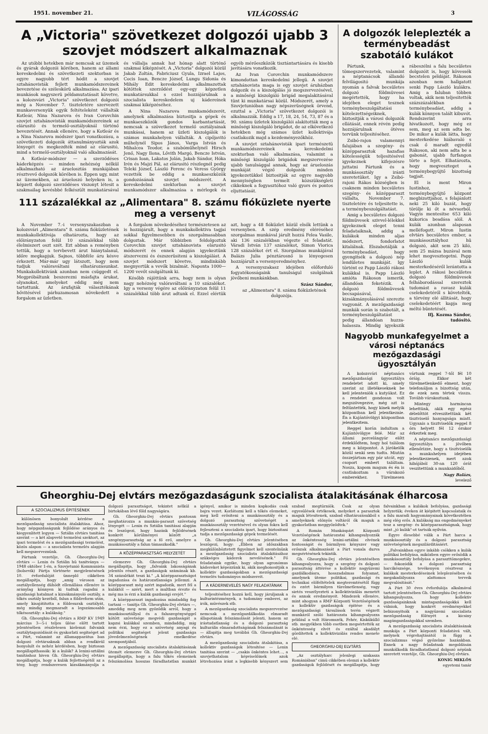1951. november 21. VILÁGOSSÁG 3
A „Victoria" szövetkezet dolgozói ujabb 3 szovjet módszert alkalmaznak
Az utóbbi hetekben már nemcsak az üzemek és gyárak dolgozói körében, hanem az állami kereskedelmi és szövetkezeti szektorban is egyre nagyobb tért hódit a szovjet sztahánovisták fejlett munkamódszereinek bevezetése és széleskörü alkalmazása. Az ipari munkások nagyszerü példamutatásait követve, a kolozsvári „Victoria" szövetkezet dolgozói még a November 7. tiszteletére szervezett munkaversenyük egyik feltételeként vállalták Kotleár, Nina Nazarova és Ivan Corovchin szovjet sztahánovisták munkamódszereinek az elárusitó és termelő-osztályoknál történő bevezetését. Annak ellenére, hogy a Kotleár és a Nina Nazarova módszer ipari vonatkozásu, a szövetkezeti dolgozók áttanulmányozták azok lényegét és megkezdték mind az elárusitó, mind a termelő-osztályoknál való alkalmazását.
A Kotleár-módszer — a szerződéses káderképzés — minden nehézség nélkül alkalmazható az áruelosztás munkájában résztvevő dolgozók körében is. Éppen ugy, mint az üzemekben, az árueloszó helyeken is, a képzett dolgozó szerződéses viszonyt létesit a szakmailag kevésbbé felkészült munkatársával és vállalja annak hat hónap alatt történő szakmai kiképzését. A „Victoria" dolgozói közül Jakab Zoltán, Fabriciusz Gyula, Izrael Lajos, Cocis Ioan, Bencze József, Lungu Sidonia és Mihály Edit kereskedelmi alkalmazottak kötöttek szerződést egy-egy képzetlen munkatársukkal s ezzel hozzájárulnak a szocialista kereskedelem uj kádereinek szakmai kiképzéséhez.
A Nina Nazarova munkamódszerét, amelynek alkalmazása biztositja a gépek és munkaeszközök gondos karbantartását, nemcsak a szövetkezet termelő osztályainak munkásai, hanem az üzleti kiszolgálók is számos munkahelyen vállalták. A cipőjavitó műhelynél Sipos János, Varga István és Mihalcea Teodor, a szabóműhelynél Hirsch Jenő, Nagy Ilona, Lővith Margó, Bencze István, Crisan Ioan, Lakatos Jolán, Jakab Sándor, Hóka Irén és Majzi Pál, az elárusitó részlegnél pedig Teleki József, László Ferenc és Veress György vezették be eddig a munkaeszközök gondozásának szovjet módszerét. A kereskedelmi szektorban a szovjet munkamódszer alkalmazása a mérlegek és egyéb mérőeszközök tisztántartására és kisebb javitására vonatkozik.
Az Ivan Corovchin munkamódszere kimondottan kereskedelmi jellegü. A szovjet sztahánovista maga is egy szovjet áruházban dolgozik és a kiszolgálás jó megszervezésével, a minőségi kiszolgáló brigád megalakitásával tünt ki munkatársai közül. Módszerét, amely a Szovjetunióban nagy népszerüségnek örvend, ezuttal a „Victoria" szövetkezet dolgozói is alkalmazzák. Eddig a 17, 18, 24, 54, 73, 87 és a 90. számu üzletek kiszolgálói alakitották meg a minőségi kiszolgáló brigádot, de az elkövetkező hetekben még számos üzlet kollektivája csatlakozik majd a kezdeményezőkhöz.
A szovjet sztahánovisták ipari természetü munkamódszereinek a kereskedelmi szektorban való alkalmazása, valamint a minőségi kiszolgáló brigádok megszervezése ujabb tanulsággal annak, hogy az árueloszás munkáját végző dolgozók minden igyekezetükkel biztositják az egyre nagyobb mennyiségben termelt közszükségleti cikkeknek a fogyasztóhoz való gyors és pontos eljuttatását.
111 százalékkal az „Alimentara" 8. számu fióküzlete nyerte meg a versenyt
A November 7.-i versenyszakaszban a kolozsvári „Alimentara" 8. számu fióküzletének munkakollektivája elhatározta, hogy az előirányzaton felül 10 százalékkal több élelmiszert oszt szét. Ezt abban a reményben tettük, hogy a tervbevett árut hiánytalanul, időre megkapjuk. Sajnos, többféle áru késve érkezett. Már-már ugy látszott, hogy nem tudjuk valóraváltani elhatározásunkat. Munkakollektivánk azonban nem csüggedt el. Megpróbáltunk beszerezni másfajta árukat, olyanokat, amelyeket eddig még nem tartottunk. Az árufajták választékának bővitésével párhuzamosan növekedett a forgalom az üzletben.
A forgalom növekedéséhez természetesen az is hozzájárult, hogy a munkakollektiva tagjai sokkal figyelmesebben és szorgalmasabban dolgoztak. Már többizben feldolgoztuk Corovchin szovjet sztahánovista elárusitó módszerét és ennek alapján igyekeztünk átszervezni és észszerüsiteni a kiszolgálást. A szovjet módszert követve, mindinkább megnyertük a vevők bizalmát. Naponta 1000—1200 vevőt szolgáltunk ki.
Később rájöttünk arra, hogy nem is olyan nagy nehézség valóraváltani a 10 százalékot. Igy a verseny végére az előirányzaton felül 11 százalékkal több árut adtunk el. Ezzel elértük azt, hogy a 48 fióküzlet közül elsők lettünk a versenyben. A szép eredmény eléréséhez szorgalmas munkával járult hozzá Felea Vasile, aki 136 százalékban végezte el feladatát. Váradi István 137 százalékot, Simon Viorica 128 százalékot ért el. Szorgalmas munkájával Balázs Julia pénztárosnő is lényegesen hozzájárult a versenyeredményhez.
A versenyszakasz idejében előforduló fogyatékosságaink tanulságul szolgálnak jövőbeni munkánkban.
Szász Sándor,
az „Alimentara" 8. számu fióküzletének dolgozója.
A dolgozók leleplezték a terménybeadást szabotáló kulákot
Pártunk, a tömegszervezetek, valamint a néptanácsok állandó felvilágositó munkája nyomán a falvak becsületes dolgozó földmüvesei megértették, hogy ha idejében eleget tesznek terménybeszolgáltatási kötelezettségeiknek, biztositják a városi dolgozók ellátását, ennek révén pedig hozzájárulnak ötéves tervünk teljesitéséhez.
Zsibó-rajon valamennyi falujában a szegény- és középparasztok hazafias kötelességük teljesitésével igyekeznek kifejezésre juttatni Pártunk és a munkásosztály iránti szeretetüket. Igy a Zsibó-rajoni Rákos községben is csaknem minden becsületes szegény- és középparaszt vállalta, November 7. tiszteletére és teljesitette is, a terménybeszolgáltatást.
Amig a becsületes dolgozó földmüvesek szivvel-lélekkel igyekeznek eleget tenni feladataiknak, addig a kulákok minden aljas módszert, fondorlatot kitalálnak. Elszabotálják a terménybeadást, hogy gyengitsék a dolgozó nép lendületes munkáját. Igy történt ez Papp László rákosi kulákkal is. Papp László amióta Rákoson ismerik, állandóan feketézik. A dolgozó földmüvesek becsapásával, kizsákmányolásával szerezte vagyonát. A mezőgazdasági munkák során is szabotált, a terménybeszolgáltatást pedig állandóan huzza-halassza. Mindig igyekszik rábeszélni a falu becsületes dolgozóit is, hogy kövessék becstelen példáját. Rákoson azonban nem hallgatott senki Papp László kulákra. Amig a faluban többen voltak, akik nem teljesitették százszázalékban a terménybeadást, addig a kulák könnyen talált kibuvót. Rendszerint arra hivatkozott, hogy még ez sem, meg az sem adta be. De mikor a kulák látta, hogy mesterkedése hiábavaló s csak ő maradt egyedül Rákoson, aki nem adta be a gabonát, ujabb furfangon törte a fejét. Elhatározta, hogy megveszteget a terménybegyüjtő bizottság tagjait.
El is ment Miron Iustinhoz, a terménybegyüjtő központ megbizottjához, s felajánlott neki 25 kiló buzát, hogy törölje ki őt a névsorból. Vagyis mentesitse 653 kiló kukorica beadása alól. A kulák azonban alaposan melléfogott. Miron Iustin elvtárs becsületes ember, a munkásosztályhoz hü dolgozó, akit sem 25 kiló, sem 25 mázsa buzával nem lehet megvesztegetni. Papp László kulák mesterkedéséről lerántotta a leplet. A rákosi becsületes dolgozó földmüvesek felháborodással szereztek tudomást a ravasz kulák cselekedetéről s követelték, a törvény elé állitását, hogy cselekedetéért kapja meg méltó büntetését.
Ifj. Kozma Sándor, tudósitó.
Nagyobb munkafegyelmet a városi néptanács mezőgazdasági ügyosztályán
A kolozsvári néptanács mezőgazdasági ügyosztálya rendeletet adott ki, amely szerint az illetékeseknek be kell jelenteniök a kutyákat. Ez a rendelet gondosan volt megszövegezve, még azt is feltüntették, hogy kinek melyik központban kell jelentkeznie. Én a Kajántóvölgyi központban jelentkeztem.
Reggel korán indultam a Kajántóvölgye felé. Már az állami porcelángyár előtt érdeklődtem, hogy hol találom meg a központot. A járókelők közül senki sem tudta. Miután összejártam egy pár utcát, egy csoport embert találtam. Nosza, kapom magam és én is csatlakoztam a várakozó emberekhez. Türelmesen vártunk reggel 7-től fél 10 óráig. Ekkor két türelmetlenkedő elment, hogy telefonáljon a bizottság után, de ezek nem tértek vissza. Tovább várakoztunk.
Mintegy harmincan lehettünk, akik egy egész délelőttöt elveszitettünk két tisztviselő hanyagsága miatt. Ugyanis a tisztviselők reggel 8 óra helyett fél 12 órakor érkeztek meg.
A néptanács mezőgazdasági ügyosztálya a jövőben ellenőrizze, hogy a tisztviselők a munkahelyen idejében jelentkezzenek, mert azok hibájából 30-an 120 órát veszitettünk a munkaidőből.
Nagy Balázs,
levelező
Gheorghiu-Dej elvtárs mezőgazdaságunk szocialista átalakitásának élharcosa
A SZOCIALIZMUS ÉPITÉSÉNEK
különösen bonyolult kérdése a mezőgazdaság szocialista átalakitása. Ahoz, hogy népgazdaságunk fejlődése arányos és kiegyenlitett legyen — Sztálin elvtárs tanitása szerint — a két alapvető termelési szektort, az ipari termelést és a mezőgazdasági termelést, közös alapon — a szocialista termelés alapján kell megszerveznünk.
Pártunk vezetője, Gh. Gheorghiu-Dej elvtárs — Lenin és Sztálin hü tanitványa — 1948 október 1-én, a Szovjetunió Kommunista (bolsevik) Pártja története megjelenésének 10. évfordulóját ünneplő cikkében megállapitja, hogy „amig városon az osztályellenség dühödt ellenállása ellenére is aránylag könnyen ki tudtuk ragadni a gazdasági hatalmat a kizsákmányoló osztály, a tőkés osztály kezéből, falun a földreform után, amely kisajátitotta a földesurak osztályát, még mindig megmaradt a legszámosabb tőkésosztály: a kulákság."
Gh. Gheorghiu-Dej elvtárs a RMP KV 1949 március 3—5-i teljes ülése előtt tartott jelentésében részletesen kielemzi falvaink osztálytagozódását és gyakorlati segitséget ad a Párt, valamint az államapparátus ban dolgozó elvtársaknak abban a rendkivül bonyolult és nehéz kérdésben, hogy biztosan megállapithassák: ki a kulák? A lenini-sztálini tanitáshoz hiven Gh. Gheorghiu-Dej elvtárs megállapitja, hogy a kulák fejlettségétől az a tény, hogy rendszeresen kizsákmányolja a dolgozó parasztságot, tekintet nélkül a birtokában lévő föld nagyságára.
Gh. Gheorghiu-Dej elvtárs pontosan meghatározza a munkás-paraszt szövetség lényegét — Lenin és Sztálin tanitásai alapján és leszögezi, hogy hazánk fejlődésének konkrét körülményei között „a szegényparasztság az a fő erő, amelyre a munkásosztály a falun támaszkodik."
A KÖZÉPPARASZTSÁG HELYZETÉT
elemezve Gh. Gheorghiu-Dej elvtárs megállapitja, hogy „falvaink lakosságának jelentős részét, a gazdaságok számának kb. 34 százalékát teszi ki." „A középparasztságot ingadozása és határozatlansága jellemzi. A középparaszt még azért ingadozik, mert fél a kuláktól — azért, mert a multban érezte és még ma is érzi a kulák gazdasági erejét."
A középparaszt ingadozása mindaddig fog tartani — tanitja Gh. Gheorghiu-Dej elvtárs —, ameddig meg nem győződik arról, hogy a munkásosztállyal és a faluszegénységgel kötött szövetsége megvédi gazdaságát a kapzsi kulákkal szemben, mindaddig, mig nem érzi, hogy ez a szövetség anyagi és politikai segitséget jelent gazdasága jövedelmezőségének emelkedése szempontjából.
A mezőgazdaság szocialista átalakitásának ütemét elemezve Gh. Gheorghiu-Dej elvtárs megállapitja, hogy a falu tőkés elemeinek felszámolása hosszas fáradhatatlan munkát igényel, amikor is minden kapkodás csak bajra vezet. Korlátozni kell a tőkés elemeket, meg kell erősiteni a munkásosztály és a dolgozó parasztság szövetségét a munkásosztály vezetésével és olyan fokra kell fejleszteni a szocialista ipart, hogy biztositani tudja a mezőgazdasági gépek termelését.
Gh. Gheorghiu-Dej elvtárs jelentésében leszögezi, hogy: „Ebben az időszakban megkülönböztetett figyelmet kell szentelnünk a mezőgazdaság szocialista átalakitásához szükséges káderek nevelésének." Fő feladataink egyike, hogy olyan agronómus kádereket képezzünk ki, akik meghonositják a kollektiv gazdaságokban a mezőgazdasági termelés tudományos módszereit.
A KÁDERNEVELÉS NAGY FELADATÁNAK
teljesitéséhez hozzá kell, hogy járuljanak a kulturintézmények, a tudomány emberei, az irók, müvészek stb.
A mezőgazdaság szocialista megszervezése nemcsak a mezőgazdálkodás elmaradt állapotának felszámolását jelenti, hanem az irástudatlanság és a dolgozó parasztság kulturális elmaradottságának felszámolását is — állapitja meg továbbá Gh. Gheorghiu-Dej elvtárs.
A mezőgazdaság szocialista átalakitása, a kollektiv gazdaságok létesitése — Lenin tanitása szerint — „csakis önkéntes lehet..., a szovjethatalom képviselőinek azok létrehozása iránt a legkisebb kényszert sem szabad megtürniök. Csak az olyan egyesülések értékesek, melyeket a parasztok maguk létesitenek, szabad elhatározásukból s amelyeknek előnyös voltáról ők maguk a gyakorlatban meggyőződtek."
A Román Munkáspárt Központi Vezetőségének határozatai kihangsulyozzák az önkéntesség lenini-sztálini elvének fontosságát és bármilyen kényszer vagy erőszak alkalmazását a Párt vonala durva megsértésének tekintik.
Gh. Gheorghiu-Dej elvtárs jelentésében kihangsulyozza, hogy a szegény és dolgozó parasztság áttérése a kollektiv nagyüzemi gazdálkodásra, hosszadalmas folyamat, amelynek üteme politikai, gazdasági és technikai előfeltételek megteremtésétől függ és ezért bármilyen türelmetlenség, vagy sietés veszélyezteti a kollektivizálás menetét és annak eredményeit. Mindezek ellenére, mint ahogyan a RMP Központi Vezetőségének a kollektiv gazdaságok épitése és a mezőgazdasági társulások terén végzett munkáról szóló határozata kihangsulyozza például a volt Háromszék, Fehér, Kisküküllő stb. megyékben több esetben megsértették az önkéntesség elvét és ezáltal akadályt gördítettek a kollektivizálás rendes menete elé.
GHEORGHIU-DEJ ELVTÁRS
„Az osztályharc jelenlegi szakasza Romániában" cimü cikkében elemzi a kollektiv gazdaságok fejlődését és megállapitja, hogy falvainkban a kulákok befolyása, gazdasági helyzetük; éveken át kiépitett kapcsolataik és a falu maradi hagyományainak következtében még elég erős. A kulákság ma engedményeket tesz a szegény- és középparasztságnak, hogy mint „jó kulák"-ot tartsák nyilván.
Egyre élesebbé válik a Párt harca a munkásosztály és a dolgozó parasztság szövetségének megszilárditásáért.
„Falvainkban egyre inkább csökken a kulák politikai befolyása, miközben egyre erősödik a munkásosztály befolyása a paraszttömegekre, — fokozódik a dolgozó parasztság harcikészsége, tevékenyen résztvesz a kulákok mesterkedéseinek leleplezésében és megakadályozza alattomos terveik megvalósitását."
A Párt 30 éves évfordulója alkalmával tartott jelentésében Gh. Gheorghiu-Dej elvtárs kihangsulyozza, hogy kollektiv gazdaságainknak mintagazdaságokká kell válniok, hogy konkrét eredményekkel bebizonyitsák a nagyüzemi szocialista mezőgazdaság fölényét a kicsiny magángazdaságokkal szemben.
A mezőgazdaság szocialista átalakitásának munkája a Párt központi feladatává vált, melynek végrehajtásától is függ a szocializmus végső győzelme hazánkban. Ennek a nagy feladatnak megoldásán munkálkodik fáradhatatlanul dolgozó népünk szeretett vezetője, Gh. Gheorghiu-Dej elvtárs.
KONIG MIKLÓS
egyetemi tanár